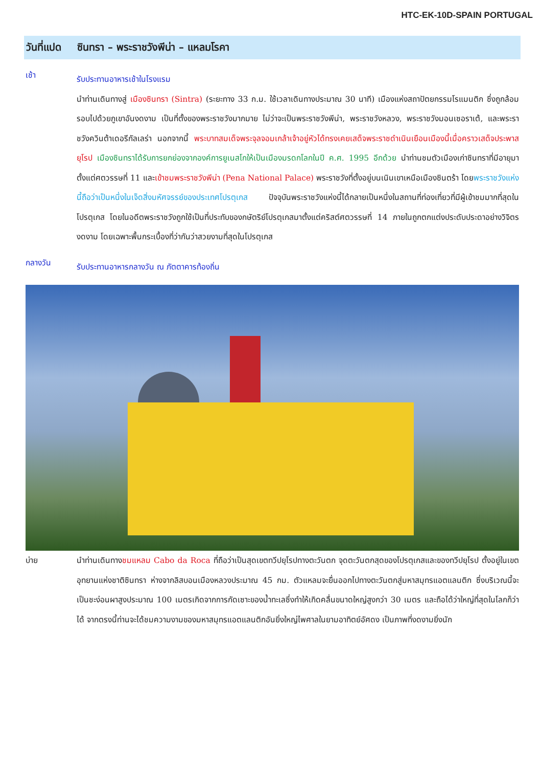HTC-EK-10D-SPAIN PORTUGAL
วันที่แปด ซินทรา – พระราชวังพีน่า – แหลมโรคา
เช้า
รับประทานอาหารเช้าในโรงแรม
นำท่านเดินทางสู่ เมืองซินทรา (Sintra) (ระยะทาง 33 ก.ม. ใช้เวลาเดินทางประมาณ 30 นาที) เมืองแห่งสถาปัตยกรรมโรแมนติก ซึ่งถูกล้อมรอบไปด้วยภูเขาอันงดงาม เป็นที่ตั้งของพระราชวังมากมาย ไม่ว่าจะเป็นพระราชวังพีน่า, พระราชวังหลวง, พระราชวังมอนเซอราเต้, และพระราชวังควินต้าเดอรีกัลเลร่า นอกจากนี้ พระบาทสมเด็จพระจุลจอมเกล้าเจ้าอยู่หัวได้ทรงเคยเสด็จพระราชดำเนินเยือนเมืองนี้เมื่อคราวเสด็จประพาสยุโรป เมืองซินทราได้รับการยกย่องจากองค์การยูเนสโกให้เป็นเมืองมรดกโลกในปี ค.ศ. 1995 อีกด้วย นำท่านชมตัวเมืองเก่าซินทราที่มีอายุมาตั้งแต่ศตวรรษที่ 11 และเข้าชมพระราชวังพีน่า (Pena National Palace) พระราชวังที่ตั้งอยู่บนเนินเขาเหนือเมืองซินตร้า โดยพระราชวังแห่งนี้ถือว่าเป็นหนึ่งในเจ็ดสิ่งมหัศจรรย์ของประเทศโปรตุเกส ปัจจุบันพระราชวังแห่งนี้ได้กลายเป็นหนึ่งในสถานที่ท่องเที่ยวที่มีผู้เข้าชมมากที่สุดในโปรตุเกส โดยในอดีตพระราชวังถูกใช้เป็นที่ประทับของกษัตริย์โปรตุเกสมาตั้งแต่คริสต์ศตวรรษที่ 14 ภายในถูกตกแต่งประดับประดาอย่างวิจิตรงดงาม โดยเฉพาะพื้นกระเบื้องที่ว่ากันว่าสวยงามที่สุดในโปรตุเกส
กลางวัน
รับประทานอาหารกลางวัน ณ ภัตตาคารท้องถิ่น
บ่าย
นำท่านเดินทางชมแหลม Cabo da Roca ที่ถือว่าเป็นสุดเขตทวีปยุโรปทางตะวันตก จุดตะวันตกสุดของโปรตุเกสและของทวีปยุโรป ตั้งอยู่ในเขตอุทยานแห่งชาติซินทรา ห่างจากลิสบอนเมืองหลวงประมาณ 45 กม. ตัวแหลมจะยื่นออกไปทางตะวันตกสู่มหาสมุทรแอตแลนติก ซึ่งบริเวณนี้จะเป็นชะง่อนผาสูงประมาณ 100 เมตรเกิดจากการกัดเซาะของน้ำทะเลซึ่งทำให้เกิดคลื่นขนาดใหญ่สูงกว่า 30 เมตร และถือได้ว่าใหญ่ที่สุดในโลกก็ว่าได้ จากตรงนี้ท่านจะได้ชมความงามของมหาสมุทรแอตแลนติกอันยิ่งใหญ่ไพศาลในยามอาทิตย์อัศดง เป็นภาพที่งดงามยิ่งนัก